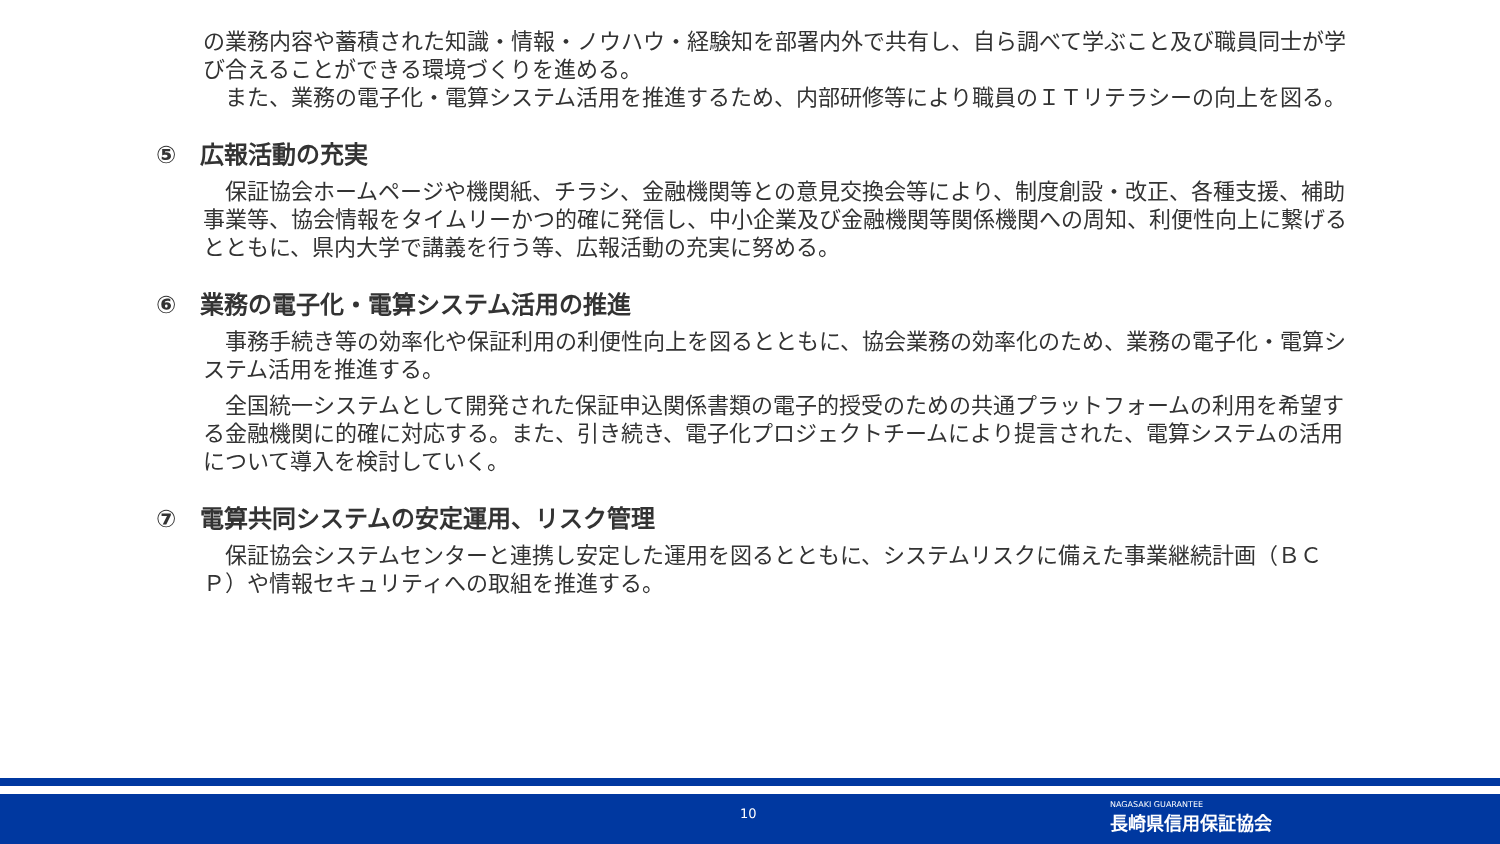の業務内容や蓄積された知識・情報・ノウハウ・経験知を部署内外で共有し、自ら調べて学ぶこと及び職員同士が学び合えることができる環境づくりを進める。
　また、業務の電子化・電算システム活用を推進するため、内部研修等により職員のＩＴリテラシーの向上を図る。
⑤　広報活動の充実
　保証協会ホームページや機関紙、チラシ、金融機関等との意見交換会等により、制度創設・改正、各種支援、補助事業等、協会情報をタイムリーかつ的確に発信し、中小企業及び金融機関等関係機関への周知、利便性向上に繋げるとともに、県内大学で講義を行う等、広報活動の充実に努める。
⑥　業務の電子化・電算システム活用の推進
　事務手続き等の効率化や保証利用の利便性向上を図るとともに、協会業務の効率化のため、業務の電子化・電算システム活用を推進する。
　全国統一システムとして開発された保証申込関係書類の電子的授受のための共通プラットフォームの利用を希望する金融機関に的確に対応する。また、引き続き、電子化プロジェクトチームにより提言された、電算システムの活用について導入を検討していく。
⑦　電算共同システムの安定運用、リスク管理
　保証協会システムセンターと連携し安定した運用を図るとともに、システムリスクに備えた事業継続計画（ＢＣＰ）や情報セキュリティへの取組を推進する。
10
NAGASAKI GUARANTEE
長崎県信用保証協会